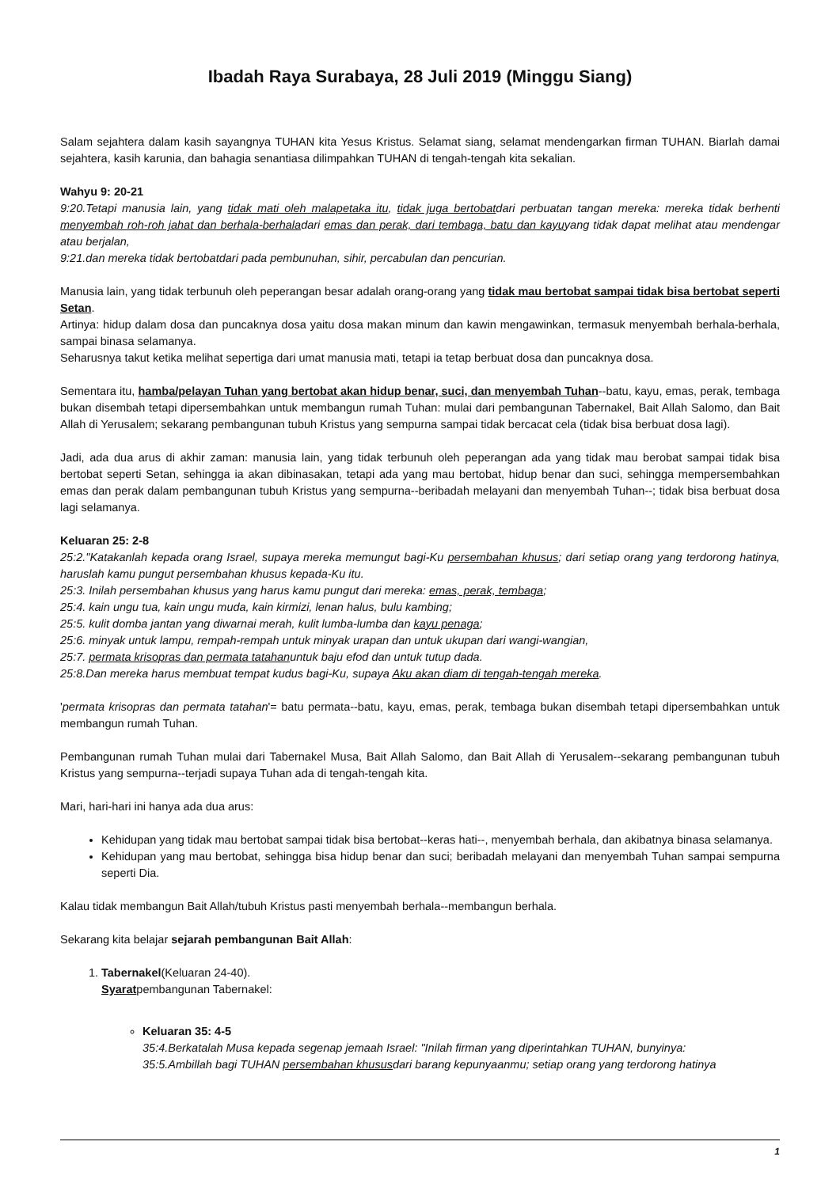Ibadah Raya Surabaya, 28 Juli 2019 (Minggu Siang)
Salam sejahtera dalam kasih sayangnya TUHAN kita Yesus Kristus. Selamat siang, selamat mendengarkan firman TUHAN. Biarlah damai sejahtera, kasih karunia, dan bahagia senantiasa dilimpahkan TUHAN di tengah-tengah kita sekalian.
Wahyu 9: 20-21
9:20.Tetapi manusia lain, yang tidak mati oleh malapetaka itu, tidak juga bertobatdari perbuatan tangan mereka: mereka tidak berhenti menyembah roh-roh jahat dan berhala-berhaladari emas dan perak, dari tembaga, batu dan kayuyang tidak dapat melihat atau mendengar atau berjalan,
9:21.dan mereka tidak bertobatdari pada pembunuhan, sihir, percabulan dan pencurian.
Manusia lain, yang tidak terbunuh oleh peperangan besar adalah orang-orang yang tidak mau bertobat sampai tidak bisa bertobat seperti Setan.
Artinya: hidup dalam dosa dan puncaknya dosa yaitu dosa makan minum dan kawin mengawinkan, termasuk menyembah berhala-berhala, sampai binasa selamanya.
Seharusnya takut ketika melihat sepertiga dari umat manusia mati, tetapi ia tetap berbuat dosa dan puncaknya dosa.
Sementara itu, hamba/pelayan Tuhan yang bertobat akan hidup benar, suci, dan menyembah Tuhan--batu, kayu, emas, perak, tembaga bukan disembah tetapi dipersembahkan untuk membangun rumah Tuhan: mulai dari pembangunan Tabernakel, Bait Allah Salomo, dan Bait Allah di Yerusalem; sekarang pembangunan tubuh Kristus yang sempurna sampai tidak bercacat cela (tidak bisa berbuat dosa lagi).
Jadi, ada dua arus di akhir zaman: manusia lain, yang tidak terbunuh oleh peperangan ada yang tidak mau berobat sampai tidak bisa bertobat seperti Setan, sehingga ia akan dibinasakan, tetapi ada yang mau bertobat, hidup benar dan suci, sehingga mempersembahkan emas dan perak dalam pembangunan tubuh Kristus yang sempurna--beribadah melayani dan menyembah Tuhan--; tidak bisa berbuat dosa lagi selamanya.
Keluaran 25: 2-8
25:2."Katakanlah kepada orang Israel, supaya mereka memungut bagi-Ku persembahan khusus; dari setiap orang yang terdorong hatinya, haruslah kamu pungut persembahan khusus kepada-Ku itu.
25:3. Inilah persembahan khusus yang harus kamu pungut dari mereka: emas, perak, tembaga;
25:4. kain ungu tua, kain ungu muda, kain kirmizi, lenan halus, bulu kambing;
25:5. kulit domba jantan yang diwarnai merah, kulit lumba-lumba dan kayu penaga;
25:6. minyak untuk lampu, rempah-rempah untuk minyak urapan dan untuk ukupan dari wangi-wangian,
25:7. permata krisopras dan permata tatahanuntuk baju efod dan untuk tutup dada.
25:8.Dan mereka harus membuat tempat kudus bagi-Ku, supaya Aku akan diam di tengah-tengah mereka.
'permata krisopras dan permata tatahan'= batu permata--batu, kayu, emas, perak, tembaga bukan disembah tetapi dipersembahkan untuk membangun rumah Tuhan.
Pembangunan rumah Tuhan mulai dari Tabernakel Musa, Bait Allah Salomo, dan Bait Allah di Yerusalem--sekarang pembangunan tubuh Kristus yang sempurna--terjadi supaya Tuhan ada di tengah-tengah kita.
Mari, hari-hari ini hanya ada dua arus:
Kehidupan yang tidak mau bertobat sampai tidak bisa bertobat--keras hati--, menyembah berhala, dan akibatnya binasa selamanya.
Kehidupan yang mau bertobat, sehingga bisa hidup benar dan suci; beribadah melayani dan menyembah Tuhan sampai sempurna seperti Dia.
Kalau tidak membangun Bait Allah/tubuh Kristus pasti menyembah berhala--membangun berhala.
Sekarang kita belajar sejarah pembangunan Bait Allah:
1. Tabernakel(Keluaran 24-40).
Syaratpembangunan Tabernakel:
Keluaran 35: 4-5
35:4.Berkatalah Musa kepada segenap jemaah Israel: "Inilah firman yang diperintahkan TUHAN, bunyinya:
35:5.Ambillah bagi TUHAN persembahan khususdari barang kepunyaanmu; setiap orang yang terdorong hatinya
1